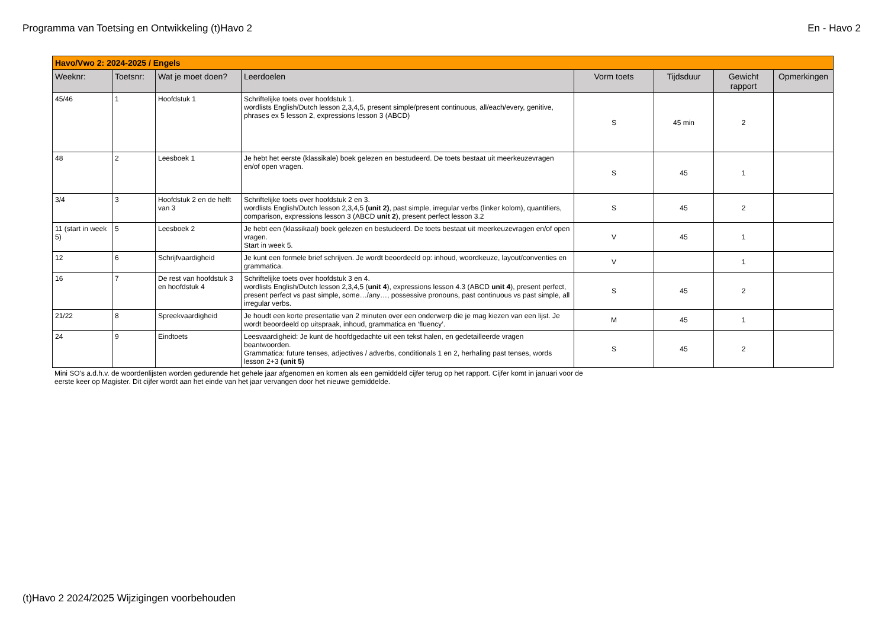Programma van Toetsing en Ontwikkeling (t)Havo 2 En - Havo 2
| Havo/Vwo 2: 2024-2025 / Engels | | | | | | | |
| Weeknr: | Toetsnr: | Wat je moet doen? | Leerdoelen | Vorm toets | Tijdsduur | Gewicht rapport | Opmerkingen |
| 45/46 | 1 | Hoofdstuk 1 | Schriftelijke toets over hoofdstuk 1. wordlists English/Dutch lesson 2,3,4,5, present simple/present continuous, all/each/every, genitive, phrases ex 5 lesson 2, expressions lesson 3 (ABCD) | S | 45 min | 2 | |
| 48 | 2 | Leesboek 1 | Je hebt het eerste (klassikale) boek gelezen en bestudeerd. De toets bestaat uit meerkeuzevragen en/of open vragen. | S | 45 | 1 | |
| 3/4 | 3 | Hoofdstuk 2 en de helft van 3 | Schriftelijke toets over hoofdstuk 2 en 3. wordlists English/Dutch lesson 2,3,4,5 (unit 2) , past simple, irregular verbs (linker kolom), quantifiers, comparison, expressions lesson 3 (ABCD unit 2 ), present perfect lesson 3.2 | S | 45 | 2 | |
| 11 (start in week 5) | 5 | Leesboek 2 | Je hebt een (klassikaal) boek gelezen en bestudeerd. De toets bestaat uit meerkeuzevragen en/of open vragen. Start in week 5. | V | 45 | 1 | |
| 12 | 6 | Schrijfvaardigheid | Je kunt een formele brief schrijven. Je wordt beoordeeld op: inhoud, woordkeuze, layout/conventies en grammatica. | V | | 1 | |
| 16 | 7 | De rest van hoofdstuk 3 en hoofdstuk 4 | Schriftelijke toets over hoofdstuk 3 en 4. wordlists English/Dutch lesson 2,3,4,5 ( unit 4 ), expressions lesson 4.3 (ABCD unit 4 ), present perfect, present perfect vs past simple, some…/any…, possessive pronouns, past continuous vs past simple, all irregular verbs. | S | 45 | 2 | |
| 21/22 | 8 | Spreekvaardigheid | Je houdt een korte presentatie van 2 minuten over een onderwerp die je mag kiezen van een lijst. Je wordt beoordeeld op uitspraak, inhoud, grammatica en ‘fluency’. | M | 45 | 1 | |
| 24 | 9 | Eindtoets | Leesvaardigheid: Je kunt de hoofdgedachte uit een tekst halen, en gedetailleerde vragen beantwoorden. Grammatica: future tenses, adjectives / adverbs, conditionals 1 en 2, herhaling past tenses, words lesson 2+3 (unit 5) | S | 45 | 2 | |
Mini SO's a.d.h.v. de woordenlijsten worden gedurende het gehele jaar afgenomen en komen als een gemiddeld cijfer terug op het rapport. Cijfer komt in januari voor de eerste keer op Magister. Dit cijfer wordt aan het einde van het jaar vervangen door het nieuwe gemiddelde.
(t)Havo 2 2024/2025 Wijzigingen voorbehouden